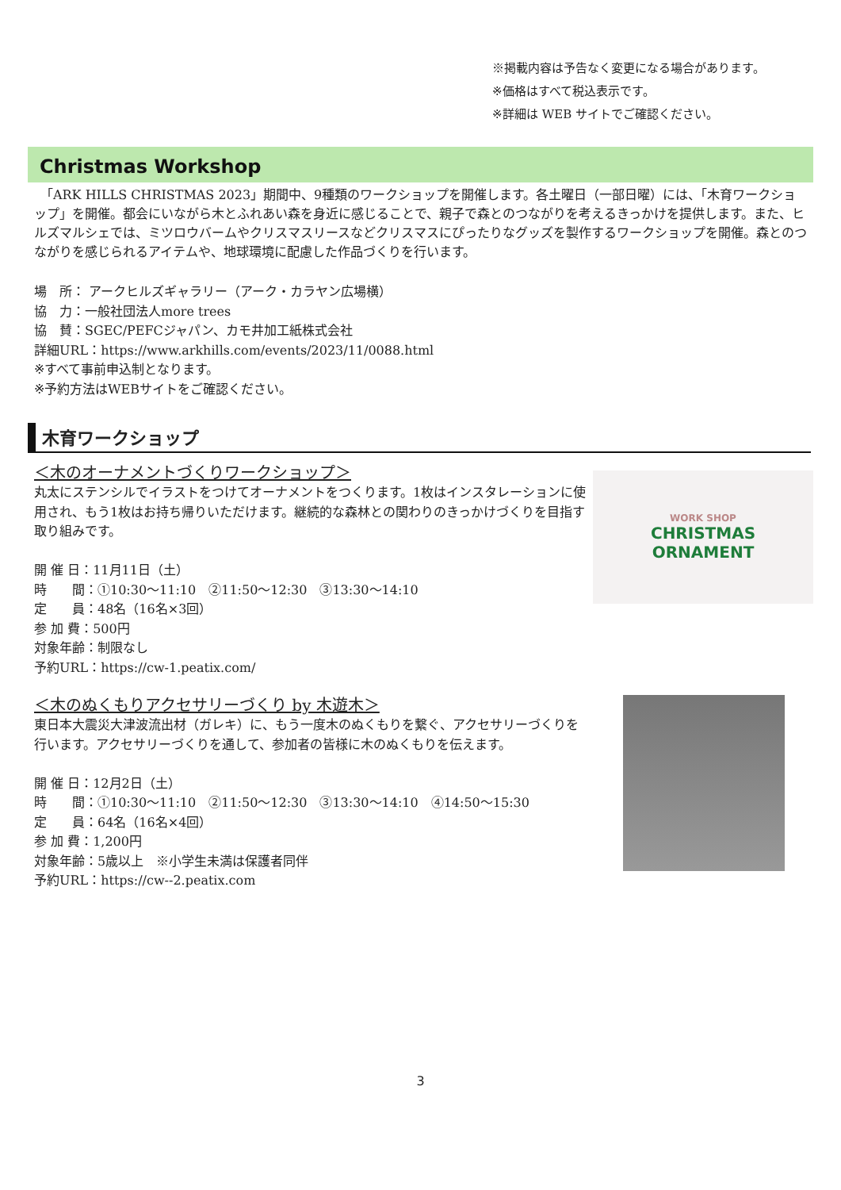※掲載内容は予告なく変更になる場合があります。
※価格はすべて税込表示です。
※詳細は WEB サイトでご確認ください。
Christmas Workshop
　「ARK HILLS CHRISTMAS 2023」期間中、9種類のワークショップを開催します。各土曜日（一部日曜）には、「木育ワークショップ」を開催。都会にいながら木とふれあい森を身近に感じることで、親子で森とのつながりを考えるきっかけを提供します。また、ヒルズマルシェでは、ミツロウバームやクリスマスリースなどクリスマスにぴったりなグッズを製作するワークショップを開催。森とのつながりを感じられるアイテムや、地球環境に配慮した作品づくりを行います。
場　所： アークヒルズギャラリー（アーク・カラヤン広場横）
協　力：一般社団法人more trees
協　賛：SGEC/PEFCジャパン、カモ井加工紙株式会社
詳細URL：https://www.arkhills.com/events/2023/11/0088.html
※すべて事前申込制となります。
※予約方法はWEBサイトをご確認ください。
木育ワークショップ
＜木のオーナメントづくりワークショップ＞
丸太にステンシルでイラストをつけてオーナメントをつくります。1枚はインスタレーションに使用され、もう1枚はお持ち帰りいただけます。継続的な森林との関わりのきっかけづくりを目指す取り組みです。
開 催 日：11月11日（土）
時　　間：①10:30～11:10　②11:50～12:30　③13:30～14:10
定　　員：48名（16名×3回）
参 加 費：500円
対象年齢：制限なし
予約URL：https://cw-1.peatix.com/
WORK SHOP
CHRISTMAS
ORNAMENT
＜木のぬくもりアクセサリーづくり by 木遊木＞
東日本大震災大津波流出材（ガレキ）に、もう一度木のぬくもりを繋ぐ、アクセサリーづくりを行います。アクセサリーづくりを通して、参加者の皆様に木のぬくもりを伝えます。
開 催 日：12月2日（土）
時　　間：①10:30～11:10　②11:50～12:30　③13:30～14:10　④14:50～15:30
定　　員：64名（16名×4回）
参 加 費：1,200円
対象年齢：5歳以上　※小学生未満は保護者同伴
予約URL：https://cw--2.peatix.com
3